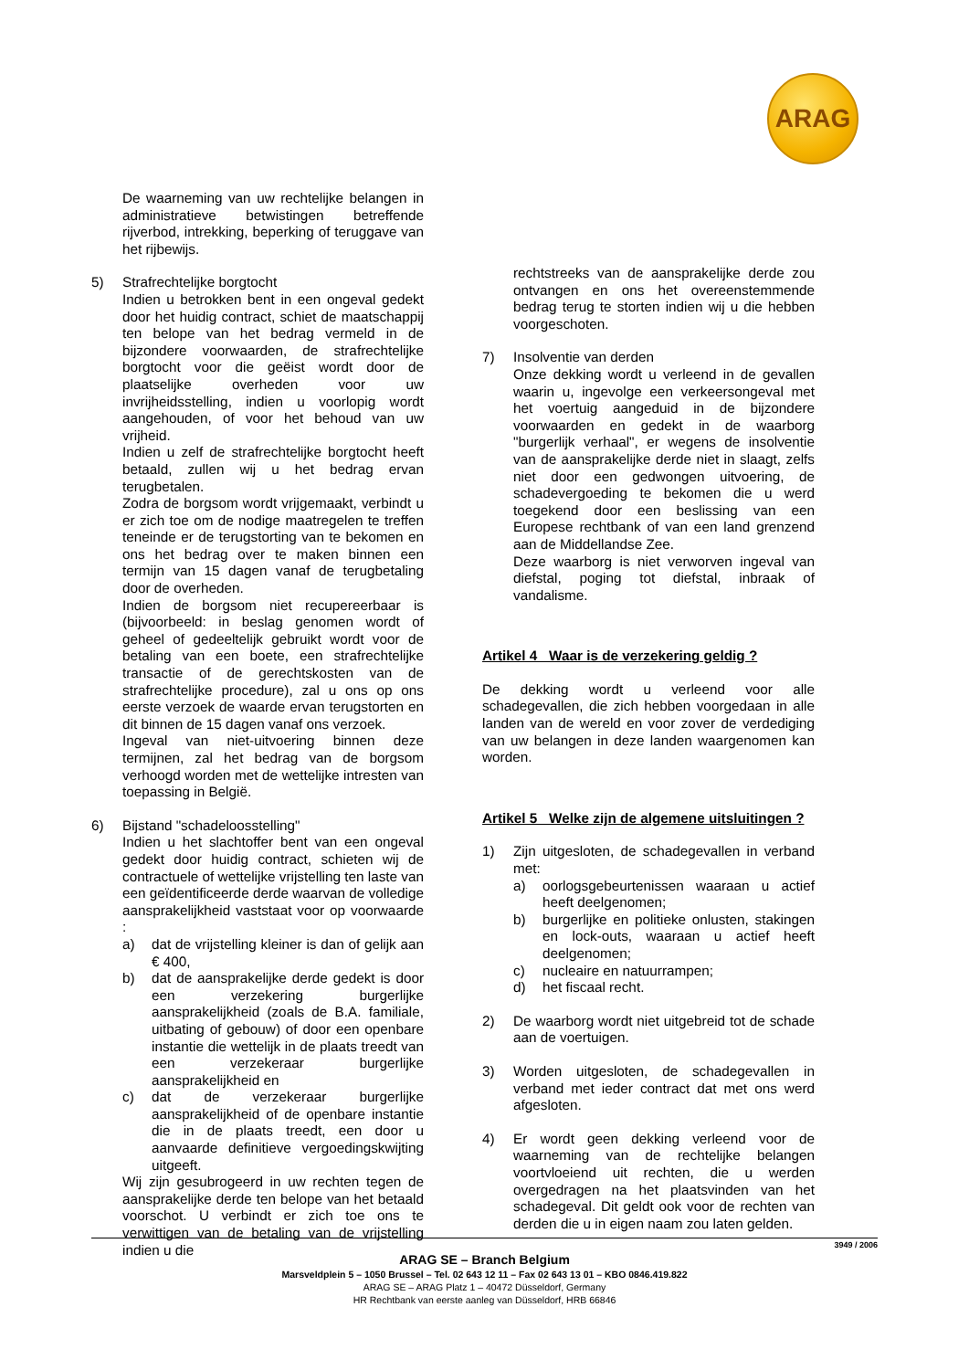ARAG
De waarneming van uw rechtelijke belangen in administratieve betwistingen betreffende rijverbod, intrekking, beperking of teruggave van het rijbewijs.
5) Strafrechtelijke borgtocht
Indien u betrokken bent in een ongeval gedekt door het huidig contract, schiet de maatschappij ten belope van het bedrag vermeld in de bijzondere voorwaarden, de strafrechtelijke borgtocht voor die geëist wordt door de plaatselijke overheden voor uw invrijheidsstelling, indien u voorlopig wordt aangehouden, of voor het behoud van uw vrijheid.
Indien u zelf de strafrechtelijke borgtocht heeft betaald, zullen wij u het bedrag ervan terugbetalen.
Zodra de borgsom wordt vrijgemaakt, verbindt u er zich toe om de nodige maatregelen te treffen teneinde er de terugstorting van te bekomen en ons het bedrag over te maken binnen een termijn van 15 dagen vanaf de terugbetaling door de overheden.
Indien de borgsom niet recupereerbaar is (bijvoorbeeld: in beslag genomen wordt of geheel of gedeeltelijk gebruikt wordt voor de betaling van een boete, een strafrechtelijke transactie of de gerechtskosten van de strafrechtelijke procedure), zal u ons op ons eerste verzoek de waarde ervan terugstorten en dit binnen de 15 dagen vanaf ons verzoek.
Ingeval van niet-uitvoering binnen deze termijnen, zal het bedrag van de borgsom verhoogd worden met de wettelijke intresten van toepassing in België.
6) Bijstand "schadeloosstelling"
Indien u het slachtoffer bent van een ongeval gedekt door huidig contract, schieten wij de contractuele of wettelijke vrijstelling ten laste van een geïdentificeerde derde waarvan de volledige aansprakelijkheid vaststaat voor op voorwaarde :
a) dat de vrijstelling kleiner is dan of gelijk aan € 400,
b) dat de aansprakelijke derde gedekt is door een verzekering burgerlijke aansprakelijkheid (zoals de B.A. familiale, uitbating of gebouw) of door een openbare instantie die wettelijk in de plaats treedt van een verzekeraar burgerlijke aansprakelijkheid en
c) dat de verzekeraar burgerlijke aansprakelijkheid of de openbare instantie die in de plaats treedt, een door u aanvaarde definitieve vergoedingskwijting uitgeeft.
Wij zijn gesubrogeerd in uw rechten tegen de aansprakelijke derde ten belope van het betaald voorschot. U verbindt er zich toe ons te verwittigen van de betaling van de vrijstelling indien u die
rechtstreeks van de aansprakelijke derde zou ontvangen en ons het overeenstemmende bedrag terug te storten indien wij u die hebben voorgeschoten.
7) Insolventie van derden
Onze dekking wordt u verleend in de gevallen waarin u, ingevolge een verkeersongeval met het voertuig aangeduid in de bijzondere voorwaarden en gedekt in de waarborg "burgerlijk verhaal", er wegens de insolventie van de aansprakelijke derde niet in slaagt, zelfs niet door een gedwongen uitvoering, de schadevergoeding te bekomen die u werd toegekend door een beslissing van een Europese rechtbank of van een land grenzend aan de Middellandse Zee.
Deze waarborg is niet verworven ingeval van diefstal, poging tot diefstal, inbraak of vandalisme.
Artikel 4 Waar is de verzekering geldig ?
De dekking wordt u verleend voor alle schadegevallen, die zich hebben voorgedaan in alle landen van de wereld en voor zover de verdediging van uw belangen in deze landen waargenomen kan worden.
Artikel 5 Welke zijn de algemene uitsluitingen ?
1) Zijn uitgesloten, de schadegevallen in verband met:
a) oorlogsgebeurtenissen waaraan u actief heeft deelgenomen;
b) burgerlijke en politieke onlusten, stakingen en lock-outs, waaraan u actief heeft deelgenomen;
c) nucleaire en natuurrampen;
d) het fiscaal recht.
2) De waarborg wordt niet uitgebreid tot de schade aan de voertuigen.
3) Worden uitgesloten, de schadegevallen in verband met ieder contract dat met ons werd afgesloten.
4) Er wordt geen dekking verleend voor de waarneming van de rechtelijke belangen voortvloeiend uit rechten, die u werden overgedragen na het plaatsvinden van het schadegeval. Dit geldt ook voor de rechten van derden die u in eigen naam zou laten gelden.
3949 / 2006
ARAG SE – Branch Belgium
Marsveldplein 5 – 1050 Brussel – Tel. 02 643 12 11 – Fax 02 643 13 01 – KBO 0846.419.822
ARAG SE – ARAG Platz 1 – 40472 Düsseldorf, Germany
HR Rechtbank van eerste aanleg van Düsseldorf, HRB 66846